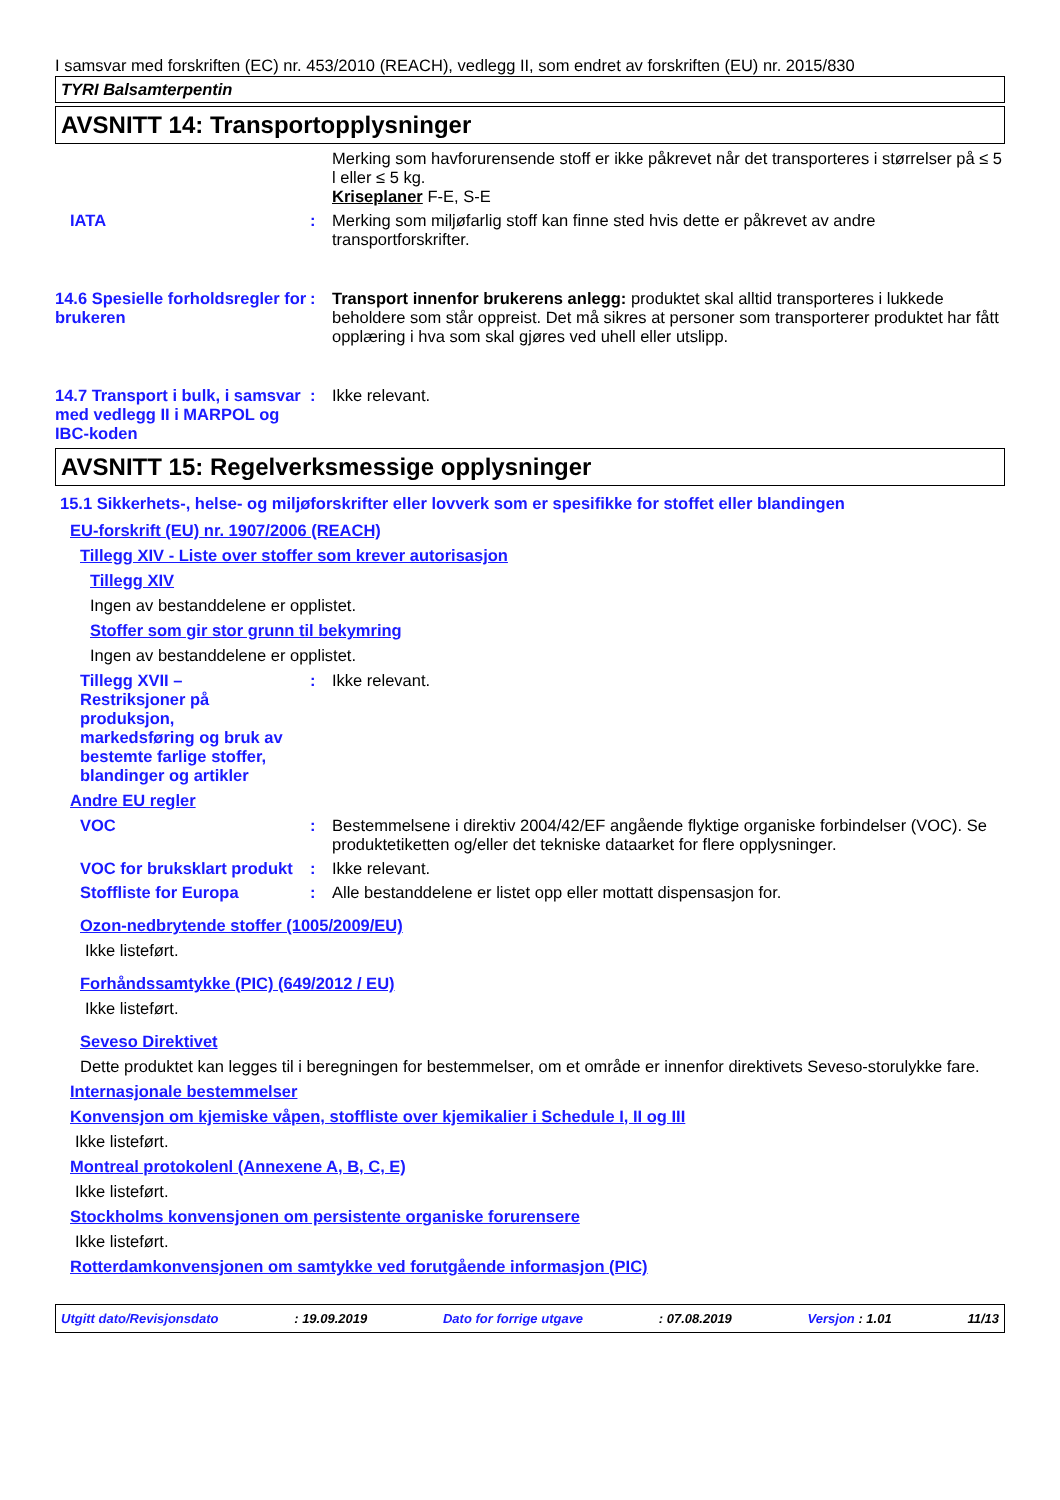I samsvar med forskriften (EC) nr. 453/2010 (REACH), vedlegg II, som endret av forskriften (EU) nr. 2015/830
TYRI Balsamterpentin
AVSNITT 14: Transportopplysninger
Merking som havforurensende stoff er ikke påkrevet når det transporteres i størrelser på ≤ 5 l eller ≤ 5 kg.
Kriseplaner F-E, S-E
IATA : Merking som miljøfarlig stoff kan finne sted hvis dette er påkrevet av andre transportforskrifter.
14.6 Spesielle forholdsregler for brukeren
: Transport innenfor brukerens anlegg: produktet skal alltid transporteres i lukkede beholdere som står oppreist. Det må sikres at personer som transporterer produktet har fått opplæring i hva som skal gjøres ved uhell eller utslipp.
14.7 Transport i bulk, i samsvar med vedlegg II i MARPOL og IBC-koden
: Ikke relevant.
AVSNITT 15: Regelverksmessige opplysninger
15.1 Sikkerhets-, helse- og miljøforskrifter eller lovverk som er spesifikke for stoffet eller blandingen
EU-forskrift (EU) nr. 1907/2006 (REACH)
Tillegg XIV - Liste over stoffer som krever autorisasjon
Tillegg XIV
Ingen av bestanddelene er opplistet.
Stoffer som gir stor grunn til bekymring
Ingen av bestanddelene er opplistet.
Tillegg XVII – Restriksjoner på produksjon, markedsføring og bruk av bestemte farlige stoffer, blandinger og artikler
: Ikke relevant.
Andre EU regler
VOC : Bestemmelsene i direktiv 2004/42/EF angående flyktige organiske forbindelser (VOC). Se produktetiketten og/eller det tekniske dataarket for flere opplysninger.
VOC for bruksklart produkt
: Ikke relevant.
Stoffliste for Europa : Alle bestanddelene er listet opp eller mottatt dispensasjon for.
Ozon-nedbrytende stoffer (1005/2009/EU)
Ikke listeført.
Forhåndssamtykke (PIC) (649/2012 / EU)
Ikke listeført.
Seveso Direktivet
Dette produktet kan legges til i beregningen for bestemmelser, om et område er innenfor direktivets Seveso-storulykke fare.
Internasjonale bestemmelser
Konvensjon om kjemiske våpen, stoffliste over kjemikalier i Schedule I, II og III
Ikke listeført.
Montreal protokolenl (Annexene A, B, C, E)
Ikke listeført.
Stockholms konvensjonen om persistente organiske forurensere
Ikke listeført.
Rotterdamkonvensjonen om samtykke ved forutgående informasjon (PIC)
Utgitt dato/Revisjonsdato : 19.09.2019 Dato for forrige utgave : 07.08.2019 Versjon : 1.01 11/13